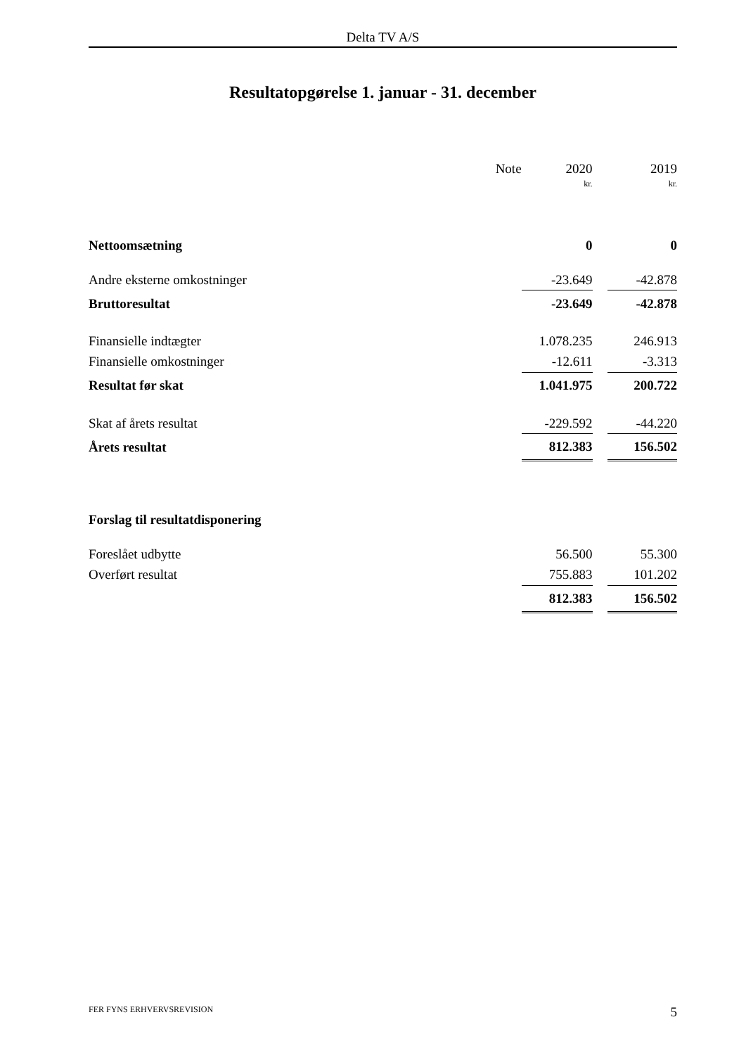Delta TV A/S
Resultatopgørelse 1. januar - 31. december
| | Note | 2020 | | 2019 |
| --- | --- | --- | --- | --- |
| | | kr. | | kr. |
| Nettoomsætning | | 0 | | 0 |
| Andre eksterne omkostninger | | -23.649 | | -42.878 |
| Bruttoresultat | | -23.649 | | -42.878 |
| Finansielle indtægter | | 1.078.235 | | 246.913 |
| Finansielle omkostninger | | -12.611 | | -3.313 |
| Resultat før skat | | 1.041.975 | | 200.722 |
| Skat af årets resultat | | -229.592 | | -44.220 |
| Årets resultat | | 812.383 | | 156.502 |
| Forslag til resultatdisponering | | | | |
| Foreslået udbytte | | 56.500 | | 55.300 |
| Overført resultat | | 755.883 | | 101.202 |
| | | 812.383 | | 156.502 |
FER FYNS ERHVERVSREVISION 5